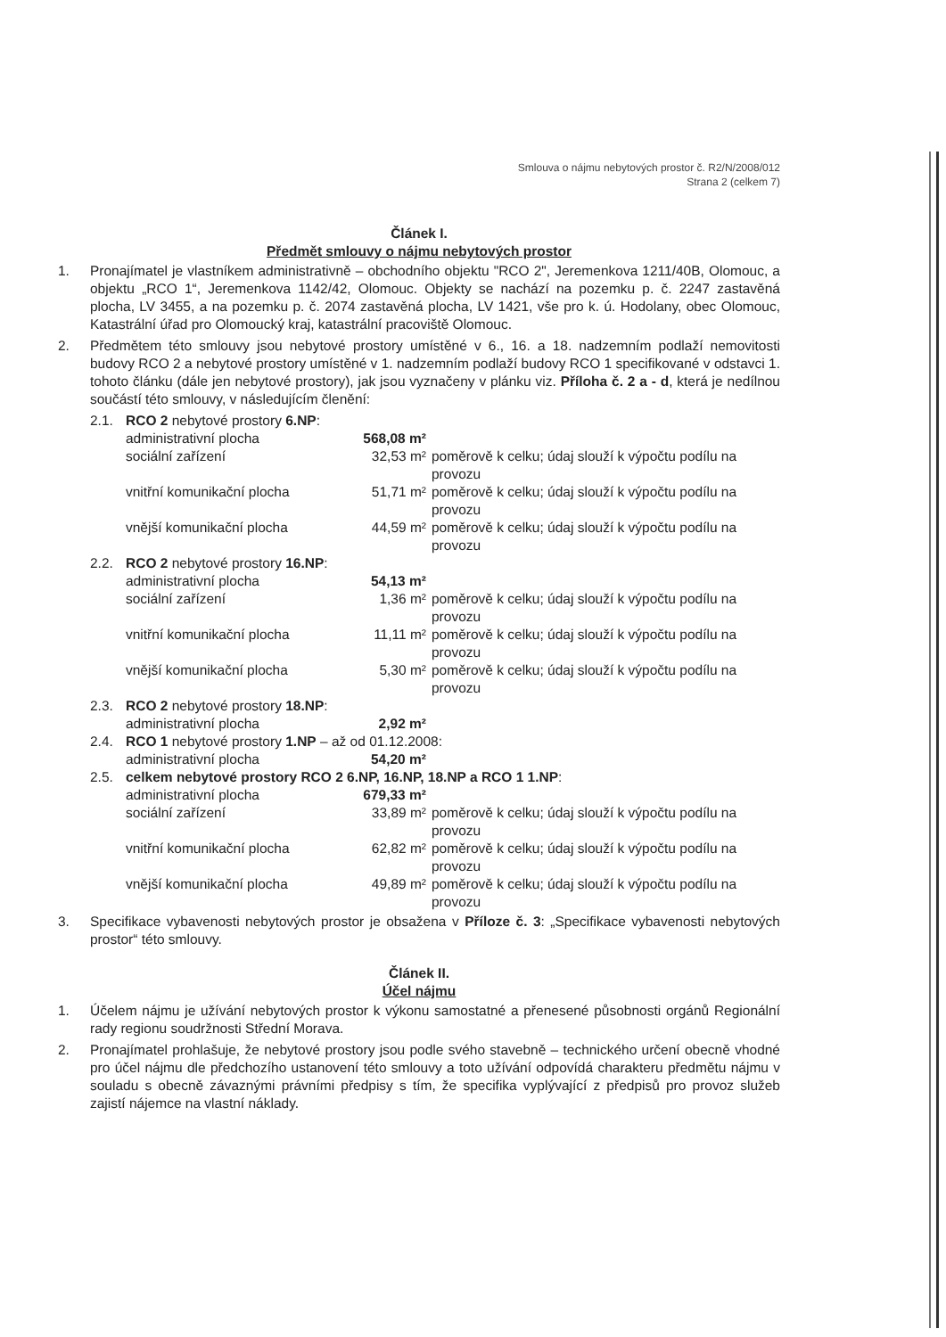Smlouva o nájmu nebytových prostor č. R2/N/2008/012
Strana 2 (celkem 7)
Článek I.
Předmět smlouvy o nájmu nebytových prostor
1. Pronajímatel je vlastníkem administrativně – obchodního objektu "RCO 2", Jeremenkova 1211/40B, Olomouc, a objektu „RCO 1“, Jeremenkova 1142/42, Olomouc. Objekty se nachází na pozemku p. č. 2247 zastavěná plocha, LV 3455, a na pozemku p. č. 2074 zastavěná plocha, LV 1421, vše pro k. ú. Hodolany, obec Olomouc, Katastrální úřad pro Olomoucký kraj, katastrální pracoviště Olomouc.
2. Předmětem této smlouvy jsou nebytové prostory umístěné v 6., 16. a 18. nadzemním podlaží nemovitosti budovy RCO 2 a nebytové prostory umístěné v 1. nadzemním podlaží budovy RCO 1 specifikované v odstavci 1. tohoto článku (dále jen nebytové prostory), jak jsou vyznačeny v plánku viz. Příloha č. 2 a - d, která je nedílnou součástí této smlouvy, v následujícím členění:
| 2.1. | RCO 2 nebytové prostory 6.NP : | | |
| | administrativní plocha | 568,08 m² | |
| | sociální zařízení | 32,53 m² | poměrově k celku; údaj slouží k výpočtu podílu na provozu |
| | vnitřní komunikační plocha | 51,71 m² | poměrově k celku; údaj slouží k výpočtu podílu na provozu |
| | vnější komunikační plocha | 44,59 m² | poměrově k celku; údaj slouží k výpočtu podílu na provozu |
| 2.2. | RCO 2 nebytové prostory 16.NP : | | |
| | administrativní plocha | 54,13 m² | |
| | sociální zařízení | 1,36 m² | poměrově k celku; údaj slouží k výpočtu podílu na provozu |
| | vnitřní komunikační plocha | 11,11 m² | poměrově k celku; údaj slouží k výpočtu podílu na provozu |
| | vnější komunikační plocha | 5,30 m² | poměrově k celku; údaj slouží k výpočtu podílu na provozu |
| 2.3. | RCO 2 nebytové prostory 18.NP : | | |
| | administrativní plocha | 2,92 m² | |
| 2.4. | RCO 1 nebytové prostory 1.NP – až od 01.12.2008: | | |
| | administrativní plocha | 54,20 m² | |
| 2.5. | celkem nebytové prostory RCO 2 6.NP, 16.NP, 18.NP a RCO 1 1.NP : | | |
| | administrativní plocha | 679,33 m² | |
| | sociální zařízení | 33,89 m² | poměrově k celku; údaj slouží k výpočtu podílu na provozu |
| | vnitřní komunikační plocha | 62,82 m² | poměrově k celku; údaj slouží k výpočtu podílu na provozu |
| | vnější komunikační plocha | 49,89 m² | poměrově k celku; údaj slouží k výpočtu podílu na provozu |
3. Specifikace vybavenosti nebytových prostor je obsažena v Příloze č. 3: „Specifikace vybavenosti nebytových prostor“ této smlouvy.
Článek II.
Účel nájmu
1. Účelem nájmu je užívání nebytových prostor k výkonu samostatné a přenesené působnosti orgánů Regionální rady regionu soudržnosti Střední Morava.
2. Pronajímatel prohlašuje, že nebytové prostory jsou podle svého stavebně – technického určení obecně vhodné pro účel nájmu dle předchozího ustanovení této smlouvy a toto užívání odpovídá charakteru předmětu nájmu v souladu s obecně závaznými právními předpisy s tím, že specifika vyplývající z předpisů pro provoz služeb zajistí nájemce na vlastní náklady.